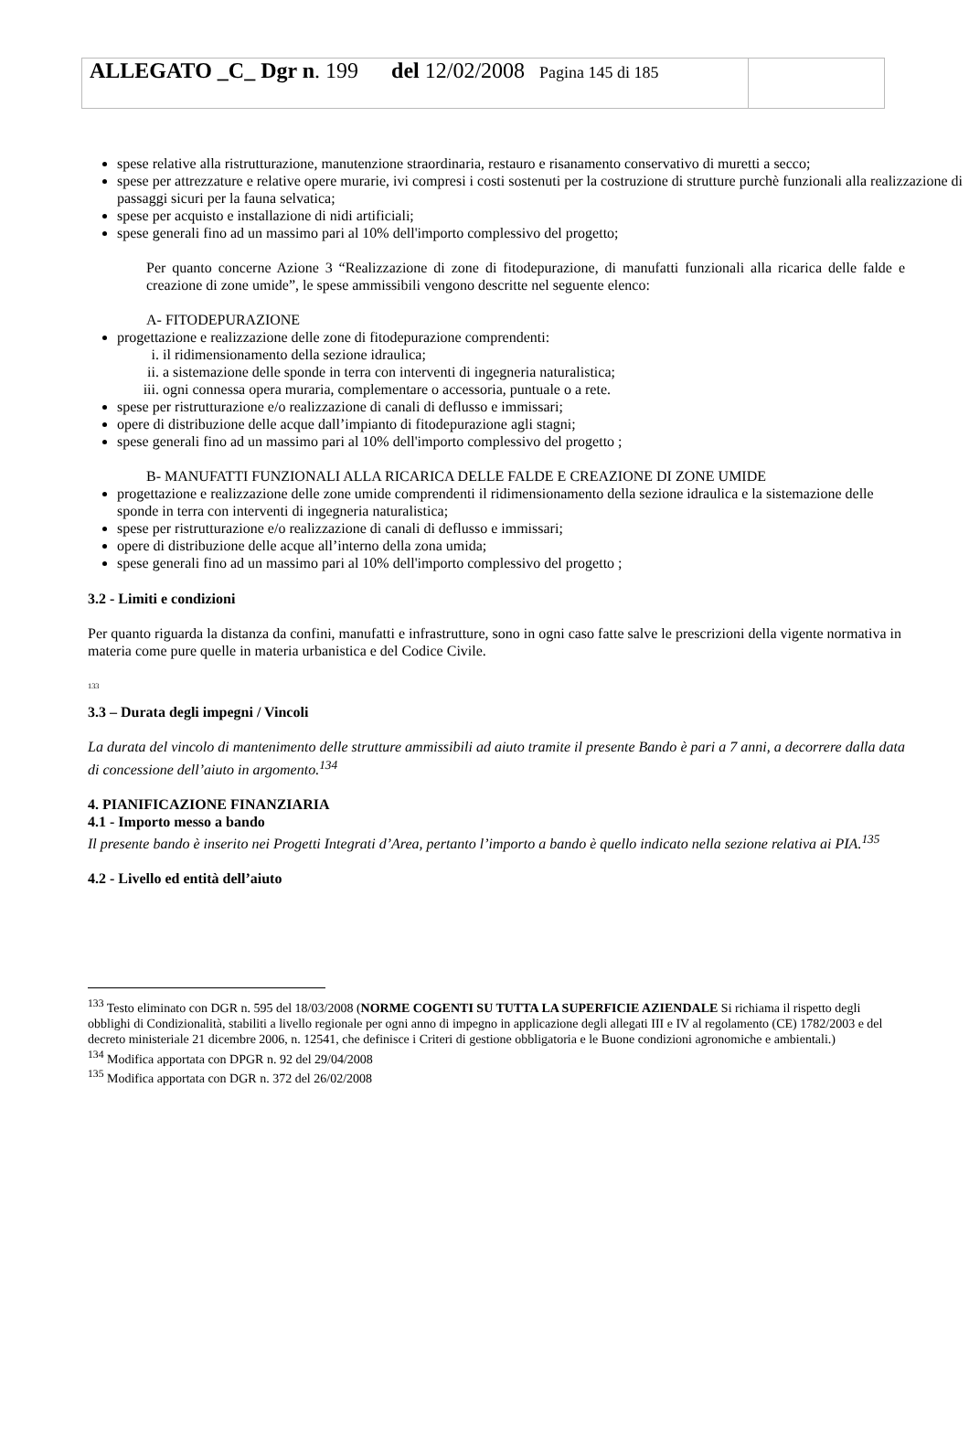| ALLEGATO _C_ Dgr n . 199 del 12/02/2008 Pagina 145 di 185 | |
spese relative alla ristrutturazione, manutenzione straordinaria, restauro e risanamento conservativo di muretti a secco;
spese per attrezzature e relative opere murarie, ivi compresi i costi sostenuti per la costruzione di strutture purchè funzionali alla realizzazione di passaggi sicuri per la fauna selvatica;
spese per acquisto e installazione di nidi artificiali;
spese generali fino ad un massimo pari al 10% dell'importo complessivo del progetto;
Per quanto concerne Azione 3 “Realizzazione di zone di fitodepurazione, di manufatti funzionali alla ricarica delle falde e creazione di zone umide”, le spese ammissibili vengono descritte nel seguente elenco:
A- FITODEPURAZIONE
progettazione e realizzazione delle zone di fitodepurazione comprendenti:
i. il ridimensionamento della sezione idraulica;
ii. a sistemazione delle sponde in terra con interventi di ingegneria naturalistica;
iii. ogni connessa opera muraria, complementare o accessoria, puntuale o a rete.
spese per ristrutturazione e/o realizzazione di canali di deflusso e immissari;
opere di distribuzione delle acque dall’impianto di fitodepurazione agli stagni;
spese generali fino ad un massimo pari al 10% dell'importo complessivo del progetto ;
B- MANUFATTI FUNZIONALI ALLA RICARICA DELLE FALDE E CREAZIONE DI ZONE UMIDE
progettazione e realizzazione delle zone umide comprendenti il ridimensionamento della sezione idraulica e la sistemazione delle sponde in terra con interventi di ingegneria naturalistica;
spese per ristrutturazione e/o realizzazione di canali di deflusso e immissari;
opere di distribuzione delle acque all’interno della zona umida;
spese generali fino ad un massimo pari al 10% dell'importo complessivo del progetto ;
3.2 - Limiti e condizioni
Per quanto riguarda la distanza da confini, manufatti e infrastrutture, sono in ogni caso fatte salve le prescrizioni della vigente normativa in materia come pure quelle in materia urbanistica e del Codice Civile.
<sup>133</sup>
3.3 – Durata degli impegni / Vincoli
La durata del vincolo di mantenimento delle strutture ammissibili ad aiuto tramite il presente Bando è pari a 7 anni, a decorrere dalla data di concessione dell’aiuto in argomento.<sup>134</sup>
4. PIANIFICAZIONE FINANZIARIA
4.1 - Importo messo a bando
Il presente bando è inserito nei Progetti Integrati d’Area, pertanto l’importo a bando è quello indicato nella sezione relativa ai PIA.<sup>135</sup>
4.2 - Livello ed entità dell’aiuto
<sup>133</sup> Testo eliminato con DGR n. 595 del 18/03/2008 (NORME COGENTI SU TUTTA LA SUPERFICIE AZIENDALE Si richiama il rispetto degli obblighi di Condizionalità, stabiliti a livello regionale per ogni anno di impegno in applicazione degli allegati III e IV al regolamento (CE) 1782/2003 e del decreto ministeriale 21 dicembre 2006, n. 12541, che definisce i Criteri di gestione obbligatoria e le Buone condizioni agronomiche e ambientali.)
<sup>134</sup> Modifica apportata con DPGR n. 92 del 29/04/2008
<sup>135</sup> Modifica apportata con DGR n. 372 del 26/02/2008